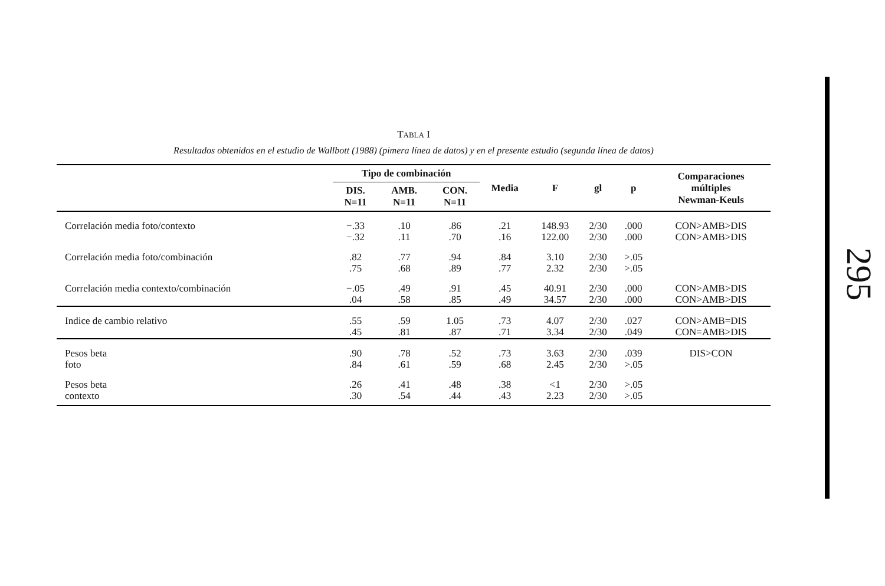TABLA I
Resultados obtenidos en el estudio de Wallbott (1988) (pimera línea de datos) y en el presente estudio (segunda línea de datos)
| | Tipo de combinación | | | Media | F | gl | p | Comparaciones múltiples Newman-Keuls |
| --- | --- | --- | --- | --- | --- | --- | --- | --- |
| | DIS. N=11 | AMB. N=11 | CON. N=11 | | | | | |
| Correlación media foto/contexto | −.33 −.32 | .10 .11 | .86 .70 | .21 .16 | 148.93 122.00 | 2/30 2/30 | .000 .000 | CON>AMB>DIS CON>AMB>DIS |
| Correlación media foto/combinación | .82 .75 | .77 .68 | .94 .89 | .84 .77 | 3.10 2.32 | 2/30 2/30 | >.05 >.05 | |
| Correlación media contexto/combinación | −.05 .04 | .49 .58 | .91 .85 | .45 .49 | 40.91 34.57 | 2/30 2/30 | .000 .000 | CON>AMB>DIS CON>AMB>DIS |
| Indice de cambio relativo | .55 .45 | .59 .81 | 1.05 .87 | .73 .71 | 4.07 3.34 | 2/30 2/30 | .027 .049 | CON>AMB=DIS CON=AMB>DIS |
| Pesos beta foto | .90 .84 | .78 .61 | .52 .59 | .73 .68 | 3.63 2.45 | 2/30 2/30 | .039 >.05 | DIS>CON |
| Pesos beta contexto | .26 .30 | .41 .54 | .48 .44 | .38 .43 | <1 2.23 | 2/30 2/30 | >.05 >.05 | |
295